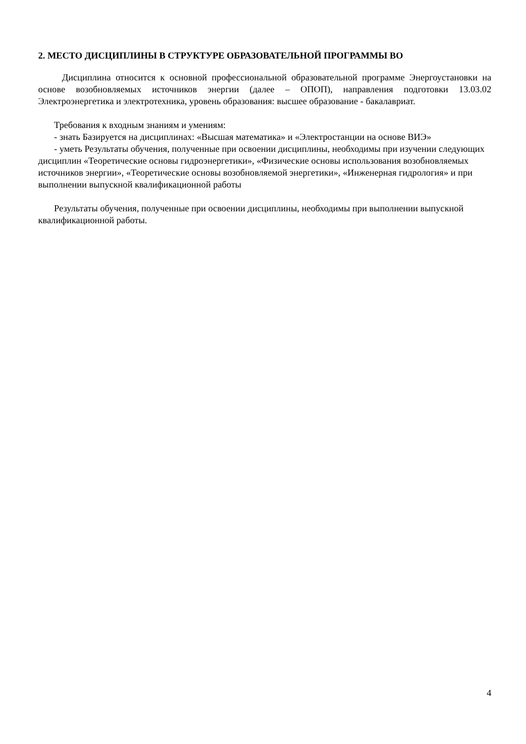2. МЕСТО ДИСЦИПЛИНЫ В СТРУКТУРЕ ОБРАЗОВАТЕЛЬНОЙ ПРОГРАММЫ ВО
Дисциплина относится к основной профессиональной образовательной программе Энергоустановки на основе возобновляемых источников энергии (далее – ОПОП), направления подготовки 13.03.02 Электроэнергетика и электротехника, уровень образования: высшее образование - бакалавриат.
Требования к входным знаниям и умениям:
- знать Базируется на дисциплинах: «Высшая математика» и «Электростанции на основе ВИЭ»
- уметь Результаты обучения, полученные при освоении дисциплины, необходимы при изучении следующих дисциплин «Теоретические основы гидроэнергетики», «Физические основы использования возобновляемых источников энергии», «Теоретические основы возобновляемой энергетики», «Инженерная гидрология» и при выполнении выпускной квалификационной работы
Результаты обучения, полученные при освоении дисциплины, необходимы при выполнении выпускной квалификационной работы.
4